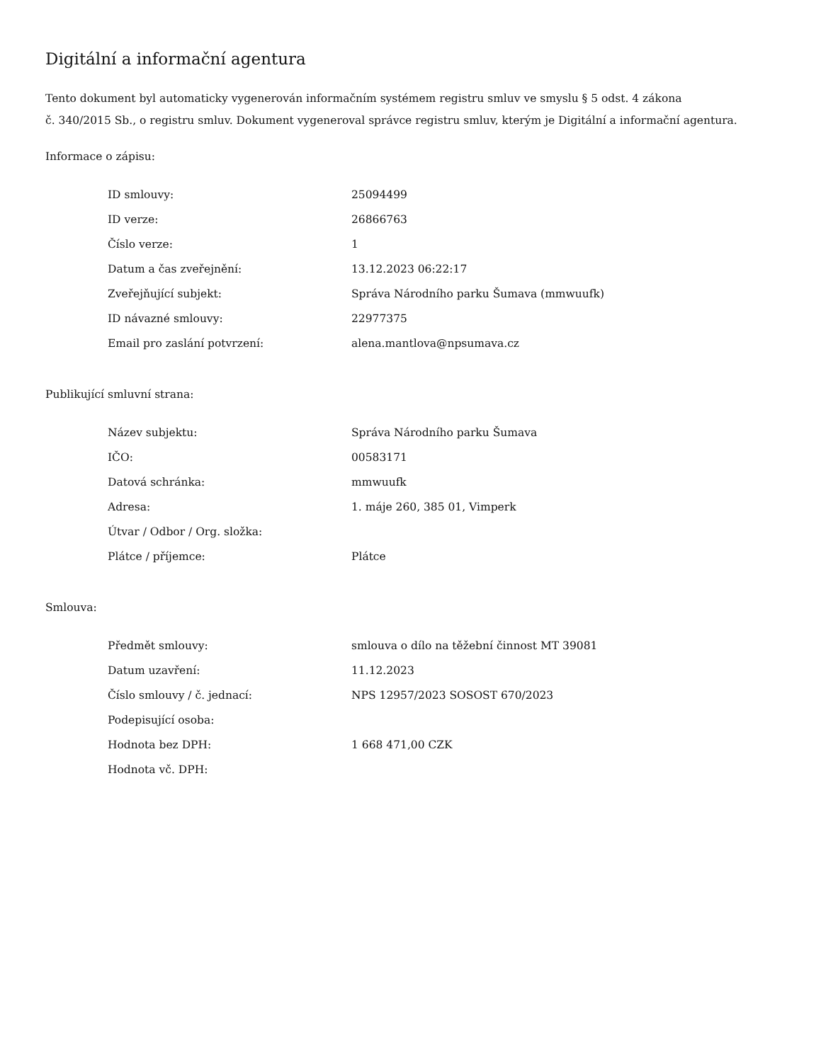Digitální a informační agentura
Tento dokument byl automaticky vygenerován informačním systémem registru smluv ve smyslu § 5 odst. 4 zákona
č. 340/2015 Sb., o registru smluv. Dokument vygeneroval správce registru smluv, kterým je Digitální a informační agentura.
Informace o zápisu:
| ID smlouvy: | 25094499 |
| ID verze: | 26866763 |
| Číslo verze: | 1 |
| Datum a čas zveřejnění: | 13.12.2023 06:22:17 |
| Zveřejňující subjekt: | Správa Národního parku Šumava (mmwuufk) |
| ID návazné smlouvy: | 22977375 |
| Email pro zaslání potvrzení: | alena.mantlova@npsumava.cz |
Publikující smluvní strana:
| Název subjektu: | Správa Národního parku Šumava |
| IČO: | 00583171 |
| Datová schránka: | mmwuufk |
| Adresa: | 1. máje 260, 385 01, Vimperk |
| Útvar / Odbor / Org. složka: | |
| Plátce / příjemce: | Plátce |
Smlouva:
| Předmět smlouvy: | smlouva o dílo na těžební činnost MT 39081 |
| Datum uzavření: | 11.12.2023 |
| Číslo smlouvy / č. jednací: | NPS 12957/2023 SOSOST 670/2023 |
| Podepisující osoba: | |
| Hodnota bez DPH: | 1 668 471,00 CZK |
| Hodnota vč. DPH: | |